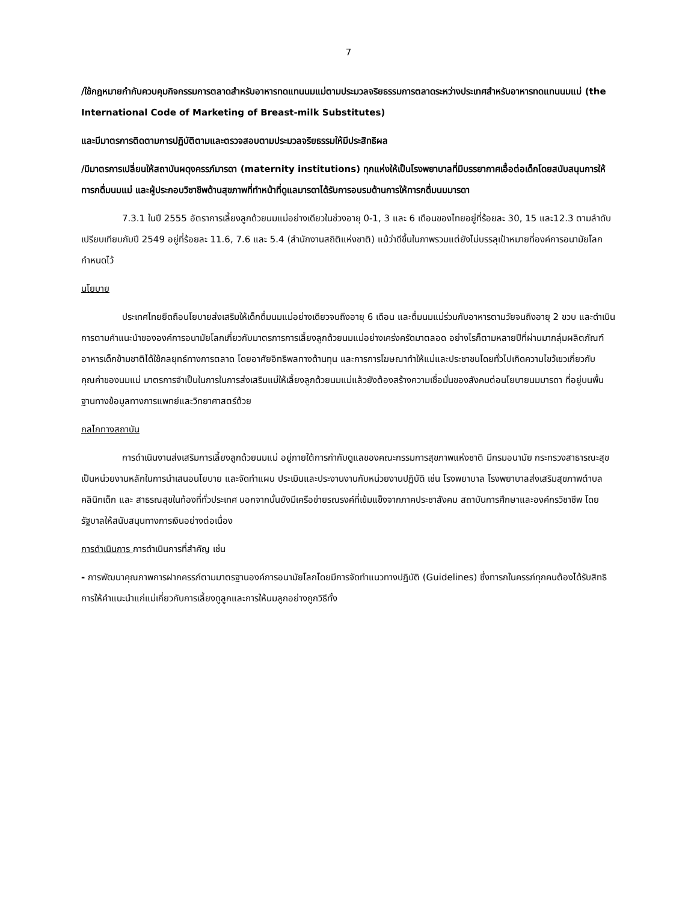7
/ใช้กฎหมายกำกับควบคุมกิจกรรมการตลาดสำหรับอาหารทดแทนนมแม่ตามประมวลจริยธรรมการตลาดระหว่างประเทศสำหรับอาหารทดแทนนมแม่ (the International Code of Marketing of Breast-milk Substitutes)
และมีมาตรการติดตามการปฏิบัติตามและตรวจสอบตามประมวลจริยธรรมให้มีประสิทธิผล
/มีมาตรการเปลี่ยนให้สถาบันผดุงครรภ์มารดา (maternity institutions) ทุกแห่งให้เป็นโรงพยาบาลที่มีบรรยากาศเอื้อต่อเด็กโดยสนับสนุนการให้ทารกดื่มนมแม่ และผู้ประกอบวิชาชีพด้านสุขภาพที่ทำหน้าที่ดูแลมารดาได้รับการอบรมด้านการให้ทารกดื่มนมมารดา
7.3.1 ในปี 2555 อัตราการเลี้ยงลูกด้วยนมแม่อย่างเดียวในช่วงอายุ 0-1, 3 และ 6 เดือนของไทยอยู่ที่ร้อยละ 30, 15 และ12.3 ตามลำดับ เปรียบเทียบกับปี 2549 อยู่ที่ร้อยละ 11.6, 7.6 และ 5.4 (สำนักงานสถิติแห่งชาติ) แม้ว่าดีขึ้นในภาพรวมแต่ยังไม่บรรลุเป้าหมายที่องค์การอนามัยโลกกำหนดไว้
นโยบาย
ประเทศไทยยึดถือนโยบายส่งเสริมให้เด็กดื่มนมแม่อย่างเดียวจนถึงอายุ 6 เดือน และดื่มนมแม่ร่วมกับอาหารตามวัยจนถึงอายุ 2 ขวบ และดำเนินการตามคำแนะนำขององค์การอนามัยโลกเกี่ยวกับมาตรการการเลี้ยงลูกด้วยนมแม่อย่างเคร่งครัดมาตลอด อย่างไรก็ตามหลายปีที่ผ่านมากลุ่มผลิตภัณฑ์อาหารเด็กข้ามชาติได้ใช้กลยุทธ์ทางการตลาด โดยอาศัยอิทธิพลทางด้านทุน และการการโฆษณาทำให้แม่และประชาชนโดยทั่วไปเกิดความไขว้เขวเกี่ยวกับคุณค่าของนมแม่ มาตรการจำเป็นในการในการส่งเสริมแม่ให้เลี้ยงลูกด้วยนมแม่แล้วยังต้องสร้างความเชื่อมั่นของสังคมต่อนโยบายนมมารดา ที่อยู่บนพื้นฐานทางข้อมูลทางการแพทย์และวิทยาศาสตร์ด้วย
กลไกทางสถาบัน
การดำเนินงานส่งเสริมการเลี้ยงลูกด้วยนมแม่ อยู่ภายใต้การกำกับดูแลของคณะกรรมการสุขภาพแห่งชาติ มีกรมอนามัย กระทรวงสาธารณะสุขเป็นหน่วยงานหลักในการนำเสนอนโยบาย และจัดทำแผน ประเมินและประงานงานกับหน่วยงานปฏิบัติ เช่น โรงพยาบาล โรงพยาบาลส่งเสริมสุขภาพตำบล คลินิกเด็ก และ สาธรณสุขในท้องที่ทั่วประเทศ นอกจากนั้นยังมีเครือข่ายรณรงค์ที่เข้มแข็งจากภาคประชาสังคม สถาบันการศึกษาและองค์กรวิชาชีพ โดยรัฐบาลให้สนับสนุนทางการเงินอย่างต่อเนื่อง
การดำเนินการ การดำเนินการที่สำคัญ เช่น
- การพัฒนาคุณภาพการฝากครรภ์ตามมาตรฐานองค์การอนามัยโลกโดยมีการจัดทำแนวทางปฏิบัติ (Guidelines) ซึ่งทารกในครรภ์ทุกคนต้องได้รับสิทธิ การให้คำแนะนำแก่แม่เกี่ยวกับการเลี้ยงดูลูกและการให้นมลูกอย่างถูกวิธีทั้ง